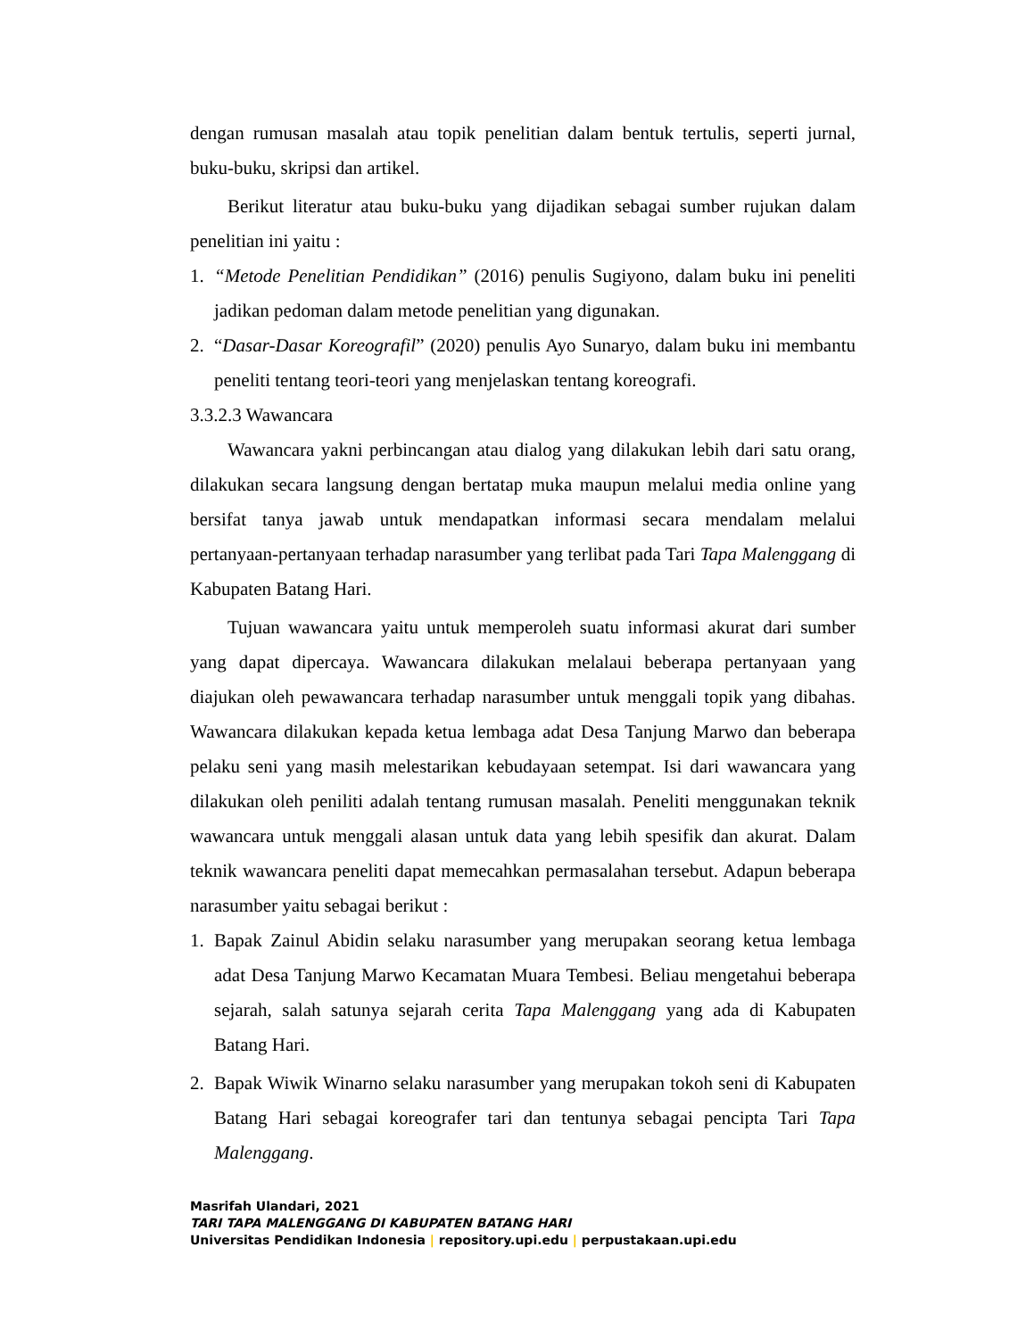dengan rumusan masalah atau topik penelitian dalam bentuk tertulis, seperti jurnal, buku-buku, skripsi dan artikel.
Berikut literatur atau buku-buku yang dijadikan sebagai sumber rujukan dalam penelitian ini yaitu :
1. “Metode Penelitian Pendidikan” (2016) penulis Sugiyono, dalam buku ini peneliti jadikan pedoman dalam metode penelitian yang digunakan.
2. “Dasar-Dasar Koreografil” (2020) penulis Ayo Sunaryo, dalam buku ini membantu peneliti tentang teori-teori yang menjelaskan tentang koreografi.
3.3.2.3 Wawancara
Wawancara yakni perbincangan atau dialog yang dilakukan lebih dari satu orang, dilakukan secara langsung dengan bertatap muka maupun melalui media online yang bersifat tanya jawab untuk mendapatkan informasi secara mendalam melalui pertanyaan-pertanyaan terhadap narasumber yang terlibat pada Tari Tapa Malenggang di Kabupaten Batang Hari.
Tujuan wawancara yaitu untuk memperoleh suatu informasi akurat dari sumber yang dapat dipercaya. Wawancara dilakukan melalaui beberapa pertanyaan yang diajukan oleh pewawancara terhadap narasumber untuk menggali topik yang dibahas. Wawancara dilakukan kepada ketua lembaga adat Desa Tanjung Marwo dan beberapa pelaku seni yang masih melestarikan kebudayaan setempat. Isi dari wawancara yang dilakukan oleh peniliti adalah tentang rumusan masalah. Peneliti menggunakan teknik wawancara untuk menggali alasan untuk data yang lebih spesifik dan akurat. Dalam teknik wawancara peneliti dapat memecahkan permasalahan tersebut. Adapun beberapa narasumber yaitu sebagai berikut :
1. Bapak Zainul Abidin selaku narasumber yang merupakan seorang ketua lembaga adat Desa Tanjung Marwo Kecamatan Muara Tembesi. Beliau mengetahui beberapa sejarah, salah satunya sejarah cerita Tapa Malenggang yang ada di Kabupaten Batang Hari.
2. Bapak Wiwik Winarno selaku narasumber yang merupakan tokoh seni di Kabupaten Batang Hari sebagai koreografer tari dan tentunya sebagai pencipta Tari Tapa Malenggang.
Masrifah Ulandari, 2021
TARI TAPA MALENGGANG DI KABUPATEN BATANG HARI
Universitas Pendidikan Indonesia | repository.upi.edu | perpustakaan.upi.edu